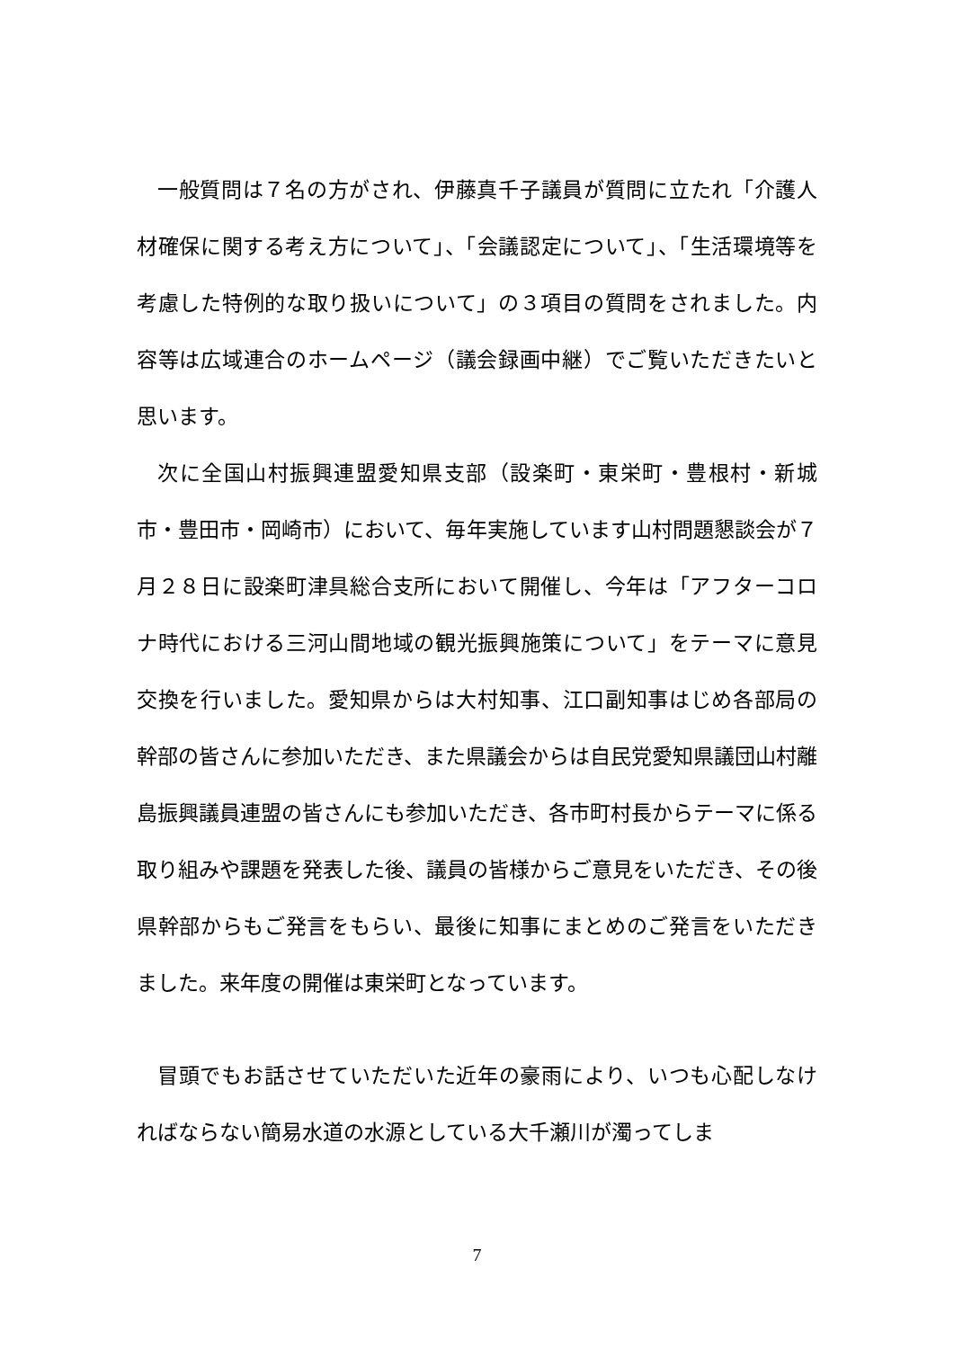一般質問は７名の方がされ、伊藤真千子議員が質問に立たれ「介護人材確保に関する考え方について」、「会議認定について」、「生活環境等を考慮した特例的な取り扱いについて」の３項目の質問をされました。内容等は広域連合のホームページ（議会録画中継）でご覧いただきたいと思います。
次に全国山村振興連盟愛知県支部（設楽町・東栄町・豊根村・新城市・豊田市・岡崎市）において、毎年実施しています山村問題懇談会が７月２８日に設楽町津具総合支所において開催し、今年は「アフターコロナ時代における三河山間地域の観光振興施策について」をテーマに意見交換を行いました。愛知県からは大村知事、江口副知事はじめ各部局の幹部の皆さんに参加いただき、また県議会からは自民党愛知県議団山村離島振興議員連盟の皆さんにも参加いただき、各市町村長からテーマに係る取り組みや課題を発表した後、議員の皆様からご意見をいただき、その後県幹部からもご発言をもらい、最後に知事にまとめのご発言をいただきました。来年度の開催は東栄町となっています。
冒頭でもお話させていただいた近年の豪雨により、いつも心配しなければならない簡易水道の水源としている大千瀬川が濁ってしま
7